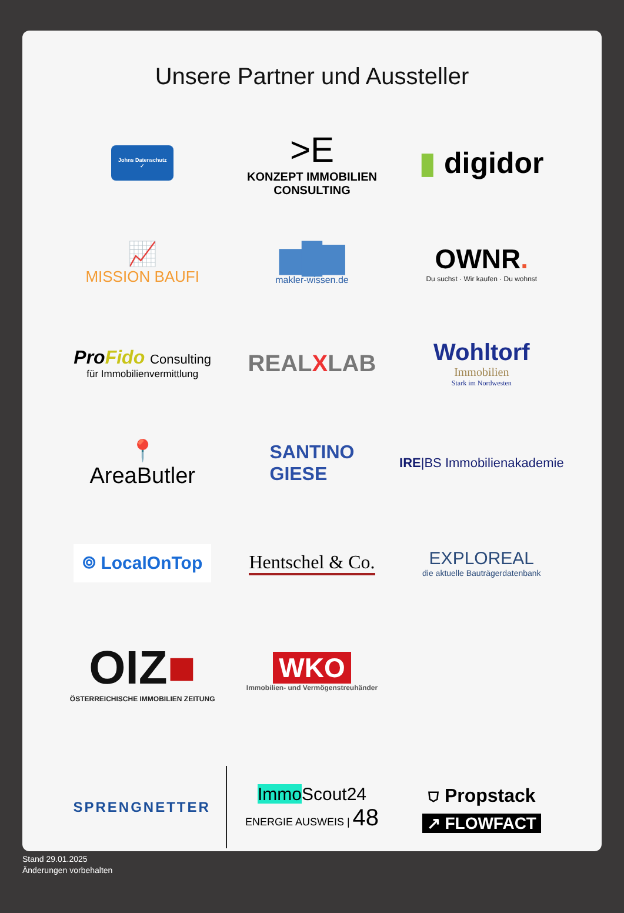Unsere Partner und Aussteller
Johns Datenschutz
✓
>E
KONZEPT IMMOBILIEN CONSULTING
▮ digidor
📈
MISSION BAUFI
▆█▇
makler-wissen.de
OWNR.
Du suchst · Wir kaufen · Du wohnst
ProFido Consulting
für Immobilienvermittlung
REALXLAB
Wohltorf
Immobilien
Stark im Nordwesten
📍
AreaButler
SANTINO
GIESE
IRE|BS Immobilienakademie
⌾ LocalOnTop
Hentschel & Co.
EXPLOREAL
die aktuelle Bauträgerdatenbank
OIZ■
ÖSTERREICHISCHE IMMOBILIEN ZEITUNG
WKO
Immobilien- und Vermögenstreuhänder
SPRENGNETTER
Immo Scout24
ENERGIE AUSWEIS | 48
⛉ Propstack
↗ FLOWFACT
Stand 29.01.2025
Änderungen vorbehalten